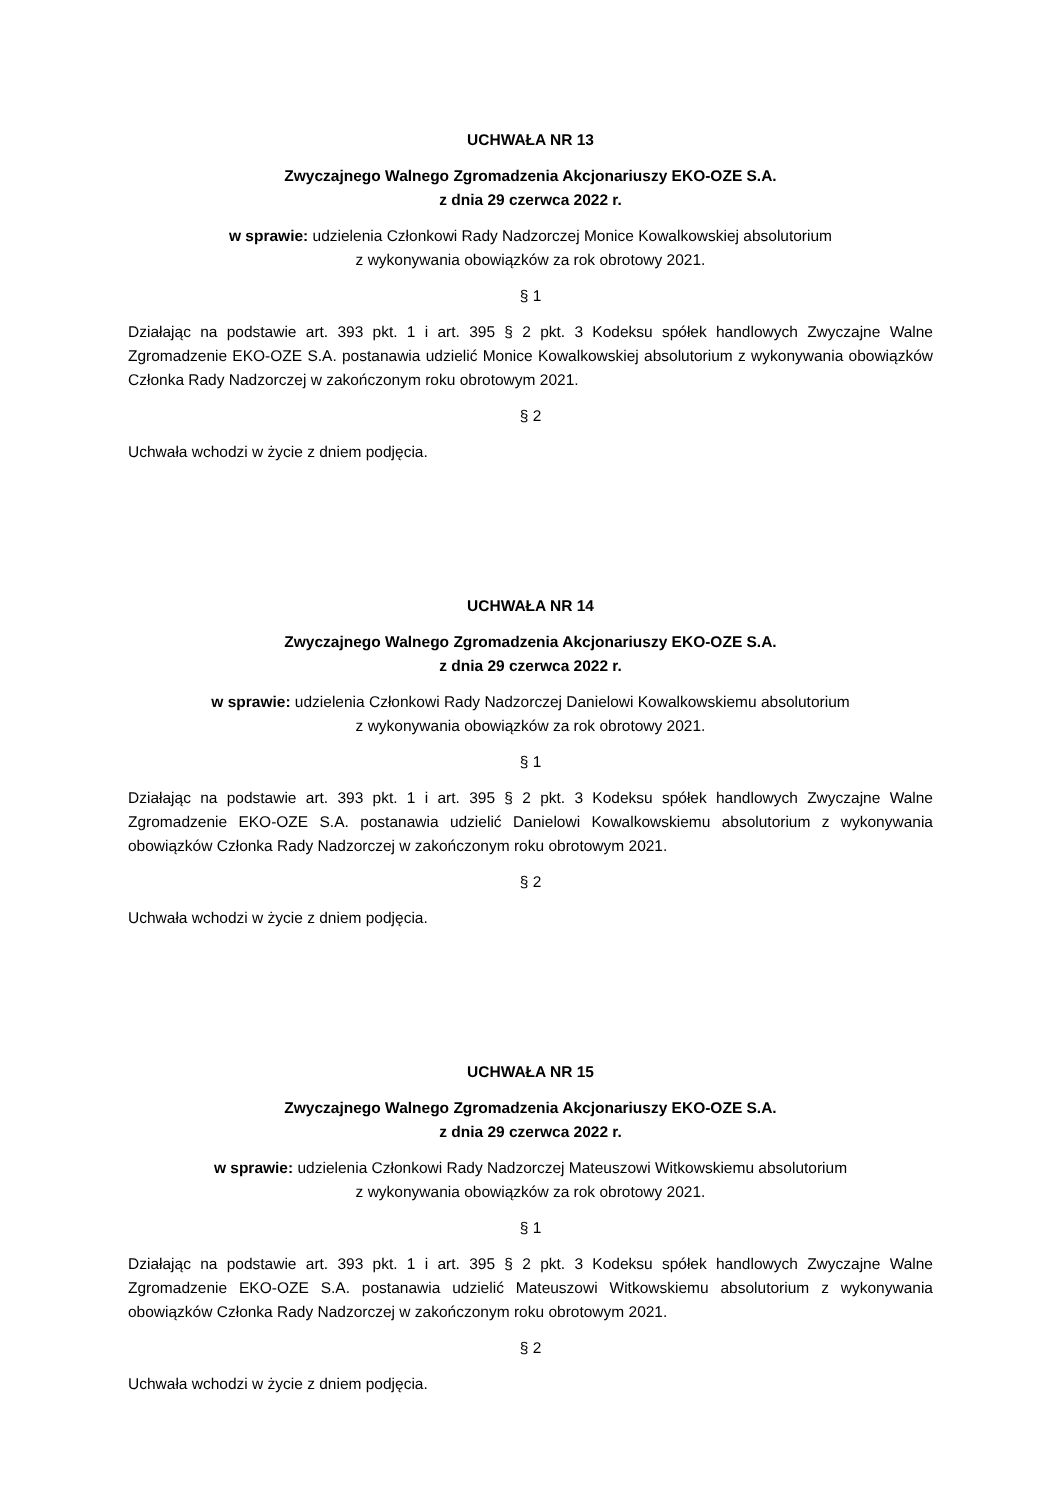UCHWAŁA NR 13
Zwyczajnego Walnego Zgromadzenia Akcjonariuszy EKO-OZE S.A.
z dnia 29 czerwca 2022 r.
w sprawie: udzielenia Członkowi Rady Nadzorczej Monice Kowalkowskiej absolutorium
z wykonywania obowiązków za rok obrotowy 2021.
§ 1
Działając na podstawie art. 393 pkt. 1 i art. 395 § 2 pkt. 3 Kodeksu spółek handlowych Zwyczajne Walne Zgromadzenie EKO-OZE S.A. postanawia udzielić Monice Kowalkowskiej absolutorium z wykonywania obowiązków Członka Rady Nadzorczej w zakończonym roku obrotowym 2021.
§ 2
Uchwała wchodzi w życie z dniem podjęcia.
UCHWAŁA NR 14
Zwyczajnego Walnego Zgromadzenia Akcjonariuszy EKO-OZE S.A.
z dnia 29 czerwca 2022 r.
w sprawie: udzielenia Członkowi Rady Nadzorczej Danielowi Kowalkowskiemu absolutorium
z wykonywania obowiązków za rok obrotowy 2021.
§ 1
Działając na podstawie art. 393 pkt. 1 i art. 395 § 2 pkt. 3 Kodeksu spółek handlowych Zwyczajne Walne Zgromadzenie EKO-OZE S.A. postanawia udzielić Danielowi Kowalkowskiemu absolutorium z wykonywania obowiązków Członka Rady Nadzorczej w zakończonym roku obrotowym 2021.
§ 2
Uchwała wchodzi w życie z dniem podjęcia.
UCHWAŁA NR 15
Zwyczajnego Walnego Zgromadzenia Akcjonariuszy EKO-OZE S.A.
z dnia 29 czerwca 2022 r.
w sprawie: udzielenia Członkowi Rady Nadzorczej Mateuszowi Witkowskiemu absolutorium
z wykonywania obowiązków za rok obrotowy 2021.
§ 1
Działając na podstawie art. 393 pkt. 1 i art. 395 § 2 pkt. 3 Kodeksu spółek handlowych Zwyczajne Walne Zgromadzenie EKO-OZE S.A. postanawia udzielić Mateuszowi Witkowskiemu absolutorium z wykonywania obowiązków Członka Rady Nadzorczej w zakończonym roku obrotowym 2021.
§ 2
Uchwała wchodzi w życie z dniem podjęcia.